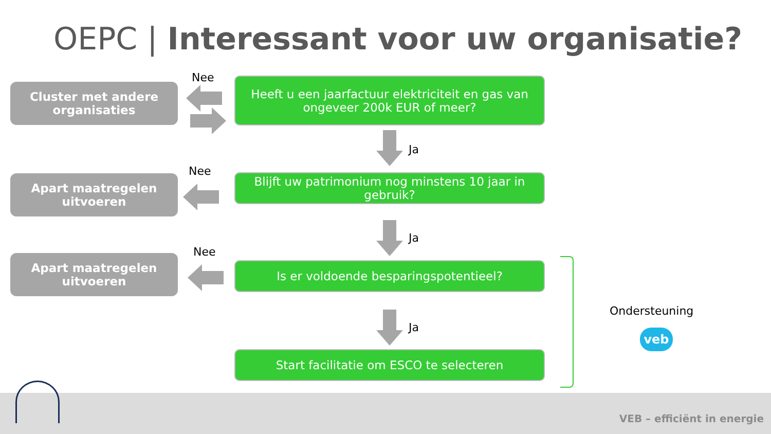OEPC | Interessant voor uw organisatie?
Cluster met andere organisaties
Nee
Heeft u een jaarfactuur elektriciteit en gas van ongeveer 200k EUR of meer?
Ja
Apart maatregelen uitvoeren
Nee
Blijft uw patrimonium nog minstens 10 jaar in gebruik?
Ja
Apart maatregelen uitvoeren
Nee
Is er voldoende besparingspotentieel?
Ja
Start facilitatie om ESCO te selecteren
Ondersteuning
veb
VEB – efficiënt in energie